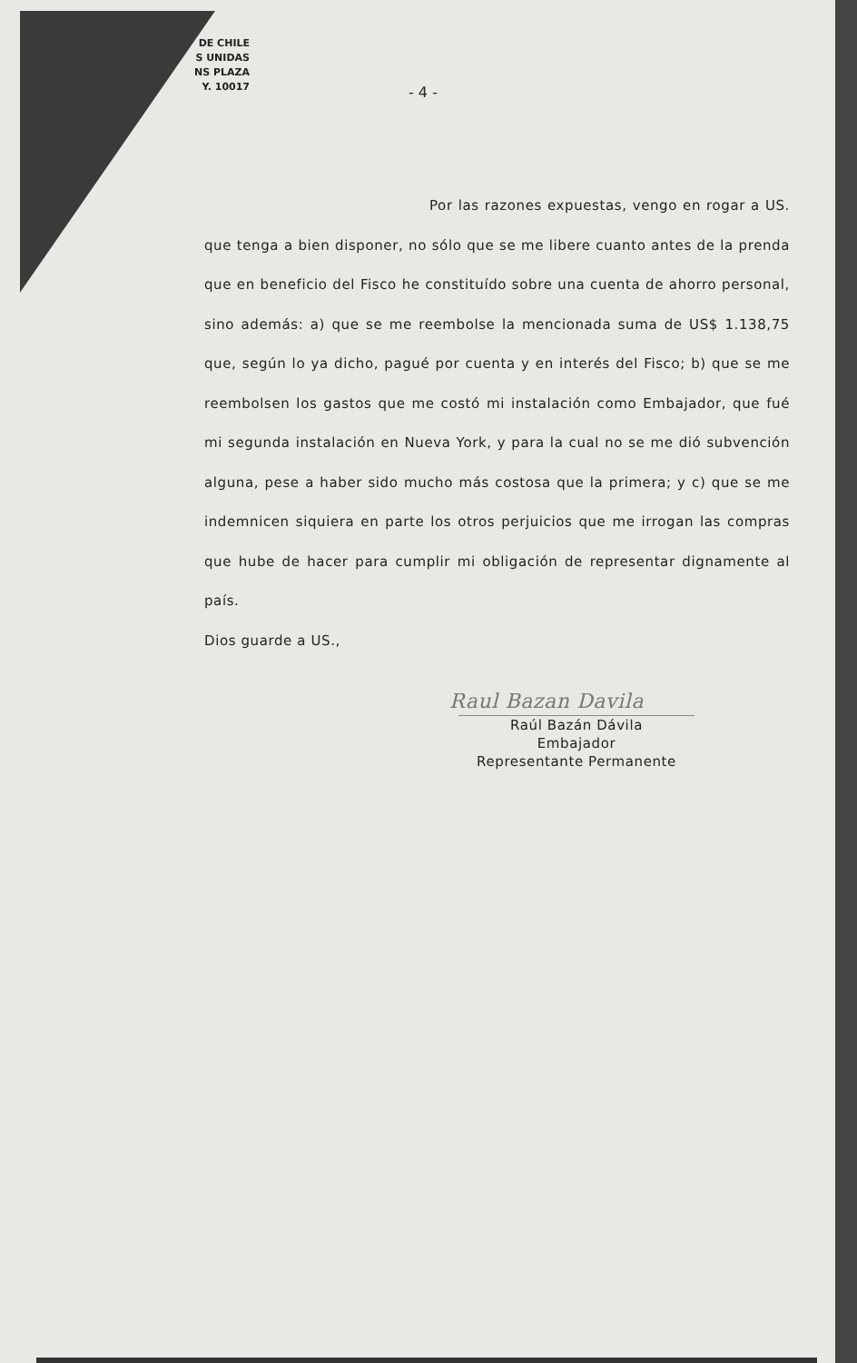DE CHILE
S UNIDAS
NS PLAZA
Y. 10017
- 4 -
Por las razones expuestas, vengo en rogar a US. que tenga a bien disponer, no sólo que se me libere cuanto antes de la prenda que en beneficio del Fisco he constituído sobre una cuenta de ahorro personal, sino además: a) que se me reembolse la mencionada suma de US$ 1.138,75 que, según lo ya dicho, pagué por cuenta y en interés del Fisco; b) que se me reembolsen los gastos que me costó mi instalación como Embajador, que fué mi segunda instalación en Nueva York, y para la cual no se me dió subvención alguna, pese a haber sido mucho más costosa que la primera; y c) que se me indemnicen siquiera en parte los otros perjuicios que me irrogan las compras que hube de hacer para cumplir mi obligación de representar dignamente al país.
Dios guarde a US.,
Raul Bazan Davila
Raúl Bazán Dávila
Embajador
Representante Permanente